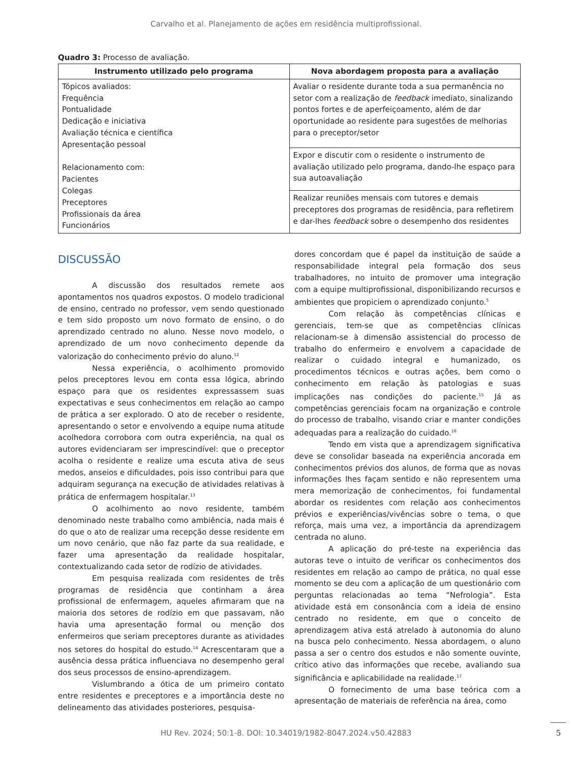Carvalho et al. Planejamento de ações em residência multiprofissional.
Quadro 3: Processo de avaliação.
| Instrumento utilizado pelo programa | Nova abordagem proposta para a avaliação |
| --- | --- |
| Tópicos avaliados: Frequência Pontualidade Dedicação e iniciativa Avaliação técnica e científica Apresentação pessoal Relacionamento com: Pacientes Colegas Preceptores Profissionais da área Funcionários | Avaliar o residente durante toda a sua permanência no setor com a realização de feedback imediato, sinalizando pontos fortes e de aperfeiçoamento, além de dar oportunidade ao residente para sugestões de melhorias para o preceptor/setor |
| | Expor e discutir com o residente o instrumento de avaliação utilizado pelo programa, dando-lhe espaço para sua autoavaliação |
| | Realizar reuniões mensais com tutores e demais preceptores dos programas de residência, para refletirem e dar-lhes feedback sobre o desempenho dos residentes |
DISCUSSÃO
A discussão dos resultados remete aos apontamentos nos quadros expostos. O modelo tradicional de ensino, centrado no professor, vem sendo questionado e tem sido proposto um novo formato de ensino, o do aprendizado centrado no aluno. Nesse novo modelo, o aprendizado de um novo conhecimento depende da valorização do conhecimento prévio do aluno.<sup>12</sup>
Nessa experiência, o acolhimento promovido pelos preceptores levou em conta essa lógica, abrindo espaço para que os residentes expressassem suas expectativas e seus conhecimentos em relação ao campo de prática a ser explorado. O ato de receber o residente, apresentando o setor e envolvendo a equipe numa atitude acolhedora corrobora com outra experiência, na qual os autores evidenciaram ser imprescindível: que o preceptor acolha o residente e realize uma escuta ativa de seus medos, anseios e dificuldades, pois isso contribui para que adquiram segurança na execução de atividades relativas à prática de enfermagem hospitalar.<sup>13</sup>
O acolhimento ao novo residente, também denominado neste trabalho como ambiência, nada mais é do que o ato de realizar uma recepção desse residente em um novo cenário, que não faz parte da sua realidade, e fazer uma apresentação da realidade hospitalar, contextualizando cada setor de rodízio de atividades.
Em pesquisa realizada com residentes de três programas de residência que continham a área profissional de enfermagem, aqueles afirmaram que na maioria dos setores de rodízio em que passavam, não havia uma apresentação formal ou menção dos enfermeiros que seriam preceptores durante as atividades nos setores do hospital do estudo.<sup>14</sup> Acrescentaram que a ausência dessa prática influenciava no desempenho geral dos seus processos de ensino-aprendizagem.
Vislumbrando a ótica de um primeiro contato entre residentes e preceptores e a importância deste no delineamento das atividades posteriores, pesquisa-
dores concordam que é papel da instituição de saúde a responsabilidade integral pela formação dos seus trabalhadores, no intuito de promover uma integração com a equipe multiprofissional, disponibilizando recursos e ambientes que propiciem o aprendizado conjunto.<sup>5</sup>
Com relação às competências clínicas e gerenciais, tem-se que as competências clínicas relacionam-se à dimensão assistencial do processo de trabalho do enfermeiro e envolvem a capacidade de realizar o cuidado integral e humanizado, os procedimentos técnicos e outras ações, bem como o conhecimento em relação às patologias e suas implicações nas condições do paciente.<sup>15</sup> Já as competências gerenciais focam na organização e controle do processo de trabalho, visando criar e manter condições adequadas para a realização do cuidado.<sup>16</sup>
Tendo em vista que a aprendizagem significativa deve se consolidar baseada na experiência ancorada em conhecimentos prévios dos alunos, de forma que as novas informações lhes façam sentido e não representem uma mera memorização de conhecimentos, foi fundamental abordar os residentes com relação aos conhecimentos prévios e experiências/vivências sobre o tema, o que reforça, mais uma vez, a importância da aprendizagem centrada no aluno.
A aplicação do pré-teste na experiência das autoras teve o intuito de verificar os conhecimentos dos residentes em relação ao campo de prática, no qual esse momento se deu com a aplicação de um questionário com perguntas relacionadas ao tema “Nefrologia”. Esta atividade está em consonância com a ideia de ensino centrado no residente, em que o conceito de aprendizagem ativa está atrelado à autonomia do aluno na busca pelo conhecimento. Nessa abordagem, o aluno passa a ser o centro dos estudos e não somente ouvinte, crítico ativo das informações que recebe, avaliando sua significância e aplicabilidade na realidade.<sup>17</sup>
O fornecimento de uma base teórica com a apresentação de materiais de referência na área, como
HU Rev. 2024; 50:1-8. DOI: 10.34019/1982-8047.2024.v50.42883
5